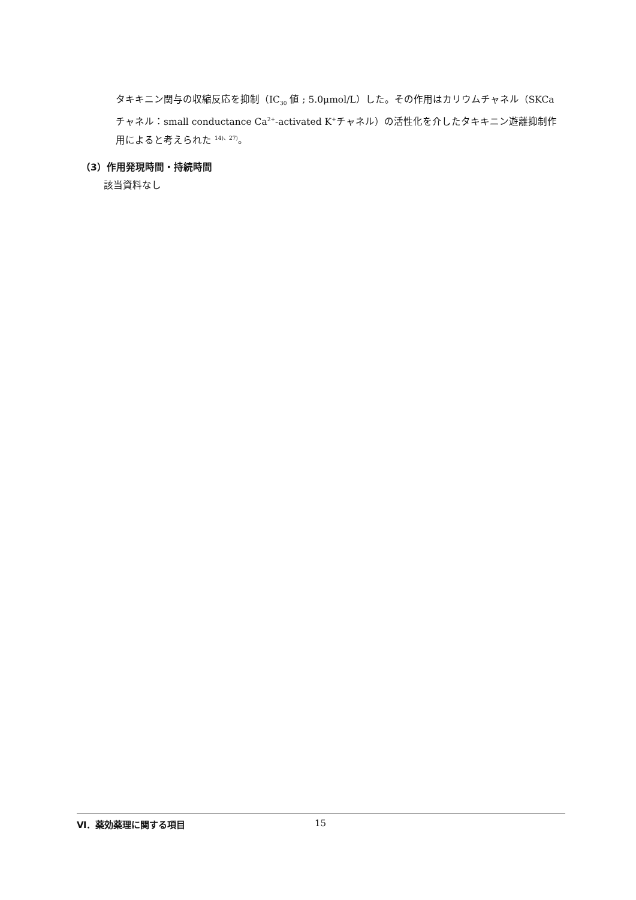タキキニン関与の収縮反応を抑制（IC<sub>30</sub> 値 ; 5.0μmol/L）した。その作用はカリウムチャネル（SKCa チャネル：small conductance Ca<sup>2+</sup>-activated K<sup>+</sup>チャネル）の活性化を介したタキキニン遊離抑制作用によると考えられた <sup>14)、27)</sup>。
（3）作用発現時間・持続時間
該当資料なし
Ⅵ．薬効薬理に関する項目 15